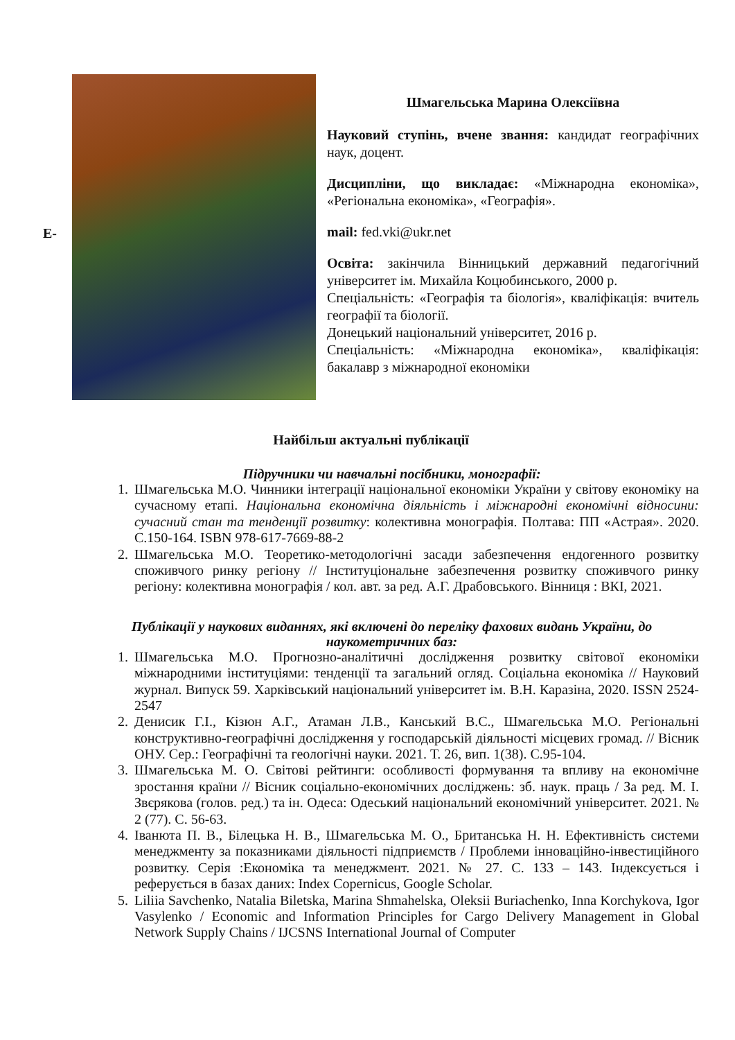E-
Шмагельська Марина Олексіївна
Науковий ступінь, вчене звання: кандидат географічних наук, доцент.
Дисципліни, що викладає: «Міжнародна економіка», «Регіональна економіка», «Географія».
mail: fed.vki@ukr.net
Освіта: закінчила Вінницький державний педагогічний університет ім. Михайла Коцюбинського, 2000 р.
Спеціальність: «Географія та біологія», кваліфікація: вчитель географії та біології.
Донецький національний університет, 2016 р.
Спеціальність: «Міжнародна економіка», кваліфікація: бакалавр з міжнародної економіки
Найбільш актуальні публікації
Підручники чи навчальні посібники, монографії:
1. Шмагельська М.О. Чинники інтеграції національної економіки України у світову економіку на сучасному етапі. Національна економічна діяльність і міжнародні економічні відносини: сучасний стан та тенденції розвитку: колективна монографія. Полтава: ПП «Астрая». 2020. С.150-164. ISBN 978-617-7669-88-2
2. Шмагельська М.О. Теоретико-методологічні засади забезпечення ендогенного розвитку споживчого ринку регіону // Інституціональне забезпечення розвитку споживчого ринку регіону: колективна монографія / кол. авт. за ред. А.Г. Драбовського. Вінниця : ВКІ, 2021.
Публікації у наукових виданнях, які включені до переліку фахових видань України, до наукометричних баз:
1. Шмагельська М.О. Прогнозно-аналітичні дослідження розвитку світової економіки міжнародними інституціями: тенденції та загальний огляд. Соціальна економіка // Науковий журнал. Випуск 59. Харківський національний університет ім. В.Н. Каразіна, 2020. ISSN 2524-2547
2. Денисик Г.І., Кізюн А.Г., Атаман Л.В., Канський В.С., Шмагельська М.О. Регіональні конструктивно-географічні дослідження у господарській діяльності місцевих громад. // Вісник ОНУ. Сер.: Географічні та геологічні науки. 2021. Т. 26, вип. 1(38). С.95-104.
3. Шмагельська М. О. Світові рейтинги: особливості формування та впливу на економічне зростання країни // Вісник соціально-економічних досліджень: зб. наук. праць / За ред. М. І. Звєрякова (голов. ред.) та ін. Одеса: Одеський національний економічний університет. 2021. № 2 (77). С. 56-63.
4. Іванюта П. В., Білецька Н. В., Шмагельська М. О., Британська Н. Н. Ефективність системи менеджменту за показниками діяльності підприємств / Проблеми інноваційно-інвестиційного розвитку. Серія :Економіка та менеджмент. 2021. № 27. С. 133 – 143. Індексується і реферується в базах даних: Index Copernicus, Google Scholar.
5. Liliia Savchenko, Natalia Biletska, Marina Shmahelska, Oleksii Buriachenko, Inna Korchykova, Igor Vasylenko / Economic and Information Principles for Cargo Delivery Management in Global Network Supply Chains / IJCSNS International Journal of Computer